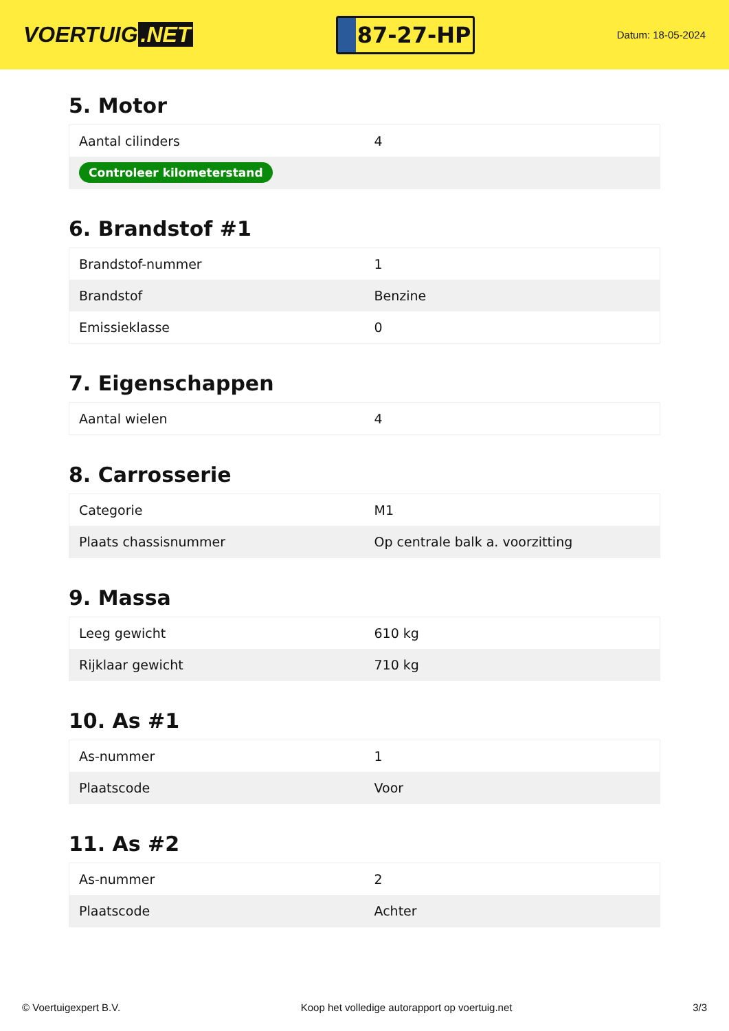VOERTUIG.NET
87-27-HP
Datum: 18-05-2024
5. Motor
| Aantal cilinders | 4 |
| Controleer kilometerstand | |
6. Brandstof #1
| Brandstof-nummer | 1 |
| Brandstof | Benzine |
| Emissieklasse | 0 |
7. Eigenschappen
| Aantal wielen | 4 |
8. Carrosserie
| Categorie | M1 |
| Plaats chassisnummer | Op centrale balk a. voorzitting |
9. Massa
| Leeg gewicht | 610 kg |
| Rijklaar gewicht | 710 kg |
10. As #1
| As-nummer | 1 |
| Plaatscode | Voor |
11. As #2
| As-nummer | 2 |
| Plaatscode | Achter |
© Voertuigexpert B.V. Koop het volledige autorapport op voertuig.net 3/3